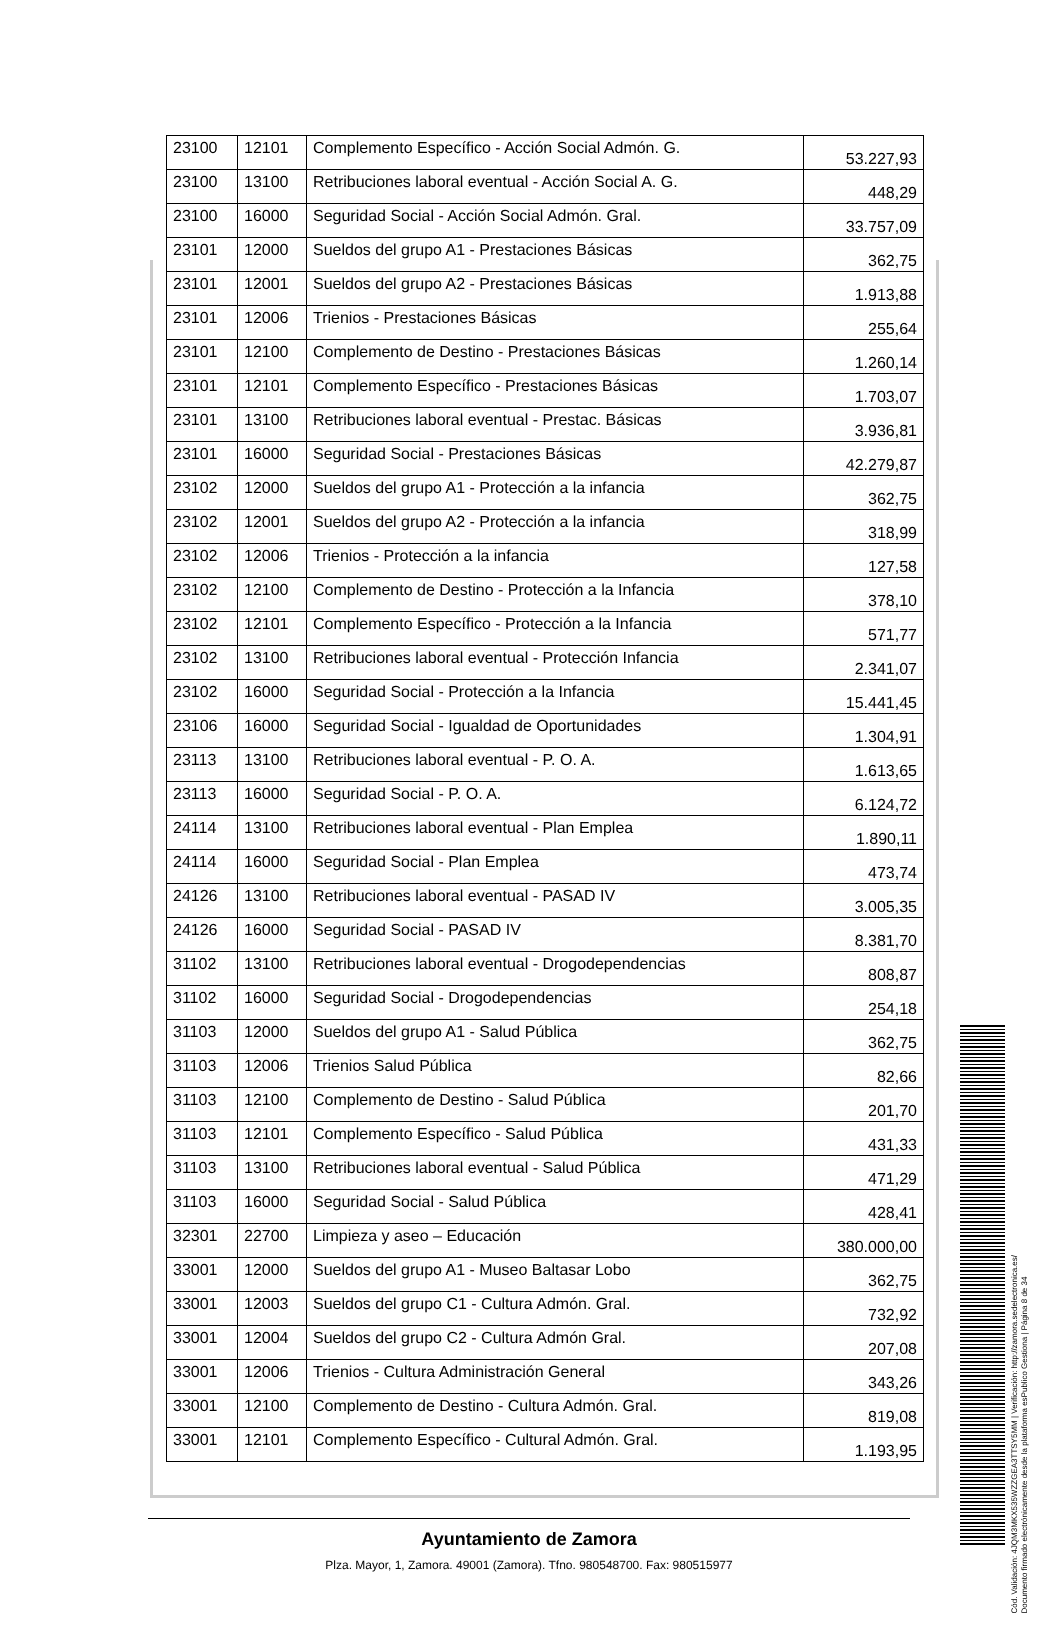| 23100 | 12101 | Complemento Específico - Acción Social Admón. G. | 53.227,93 |
| 23100 | 13100 | Retribuciones laboral eventual - Acción Social A. G. | 448,29 |
| 23100 | 16000 | Seguridad Social - Acción Social Admón. Gral. | 33.757,09 |
| 23101 | 12000 | Sueldos del grupo A1 - Prestaciones Básicas | 362,75 |
| 23101 | 12001 | Sueldos del grupo A2 - Prestaciones Básicas | 1.913,88 |
| 23101 | 12006 | Trienios - Prestaciones Básicas | 255,64 |
| 23101 | 12100 | Complemento de Destino - Prestaciones Básicas | 1.260,14 |
| 23101 | 12101 | Complemento Específico - Prestaciones Básicas | 1.703,07 |
| 23101 | 13100 | Retribuciones laboral eventual - Prestac. Básicas | 3.936,81 |
| 23101 | 16000 | Seguridad Social - Prestaciones Básicas | 42.279,87 |
| 23102 | 12000 | Sueldos del grupo A1 - Protección a la infancia | 362,75 |
| 23102 | 12001 | Sueldos del grupo A2 - Protección a la infancia | 318,99 |
| 23102 | 12006 | Trienios - Protección a la infancia | 127,58 |
| 23102 | 12100 | Complemento de Destino - Protección a la Infancia | 378,10 |
| 23102 | 12101 | Complemento Específico - Protección a la Infancia | 571,77 |
| 23102 | 13100 | Retribuciones laboral eventual - Protección Infancia | 2.341,07 |
| 23102 | 16000 | Seguridad Social - Protección a la Infancia | 15.441,45 |
| 23106 | 16000 | Seguridad Social - Igualdad de Oportunidades | 1.304,91 |
| 23113 | 13100 | Retribuciones laboral eventual - P. O. A. | 1.613,65 |
| 23113 | 16000 | Seguridad Social - P. O. A. | 6.124,72 |
| 24114 | 13100 | Retribuciones laboral eventual - Plan Emplea | 1.890,11 |
| 24114 | 16000 | Seguridad Social - Plan Emplea | 473,74 |
| 24126 | 13100 | Retribuciones laboral eventual - PASAD IV | 3.005,35 |
| 24126 | 16000 | Seguridad Social - PASAD IV | 8.381,70 |
| 31102 | 13100 | Retribuciones laboral eventual - Drogodependencias | 808,87 |
| 31102 | 16000 | Seguridad Social - Drogodependencias | 254,18 |
| 31103 | 12000 | Sueldos del grupo A1 - Salud Pública | 362,75 |
| 31103 | 12006 | Trienios Salud Pública | 82,66 |
| 31103 | 12100 | Complemento de Destino - Salud Pública | 201,70 |
| 31103 | 12101 | Complemento Específico - Salud Pública | 431,33 |
| 31103 | 13100 | Retribuciones laboral eventual - Salud Pública | 471,29 |
| 31103 | 16000 | Seguridad Social - Salud Pública | 428,41 |
| 32301 | 22700 | Limpieza y aseo – Educación | 380.000,00 |
| 33001 | 12000 | Sueldos del grupo A1 - Museo Baltasar Lobo | 362,75 |
| 33001 | 12003 | Sueldos del grupo C1 - Cultura Admón. Gral. | 732,92 |
| 33001 | 12004 | Sueldos del grupo C2 - Cultura Admón Gral. | 207,08 |
| 33001 | 12006 | Trienios - Cultura Administración General | 343,26 |
| 33001 | 12100 | Complemento de Destino - Cultura Admón. Gral. | 819,08 |
| 33001 | 12101 | Complemento Específico - Cultural Admón. Gral. | 1.193,95 |
Ayuntamiento de Zamora
Plza. Mayor, 1, Zamora. 49001 (Zamora). Tfno. 980548700. Fax: 980515977
Cód. Validación: 4JQM3MKX535WZZGEA3TTSY5MM | Verificación: http://zamora.sedelectronica.es/
Documento firmado electrónicamente desde la plataforma esPublico Gestiona | Página 8 de 34